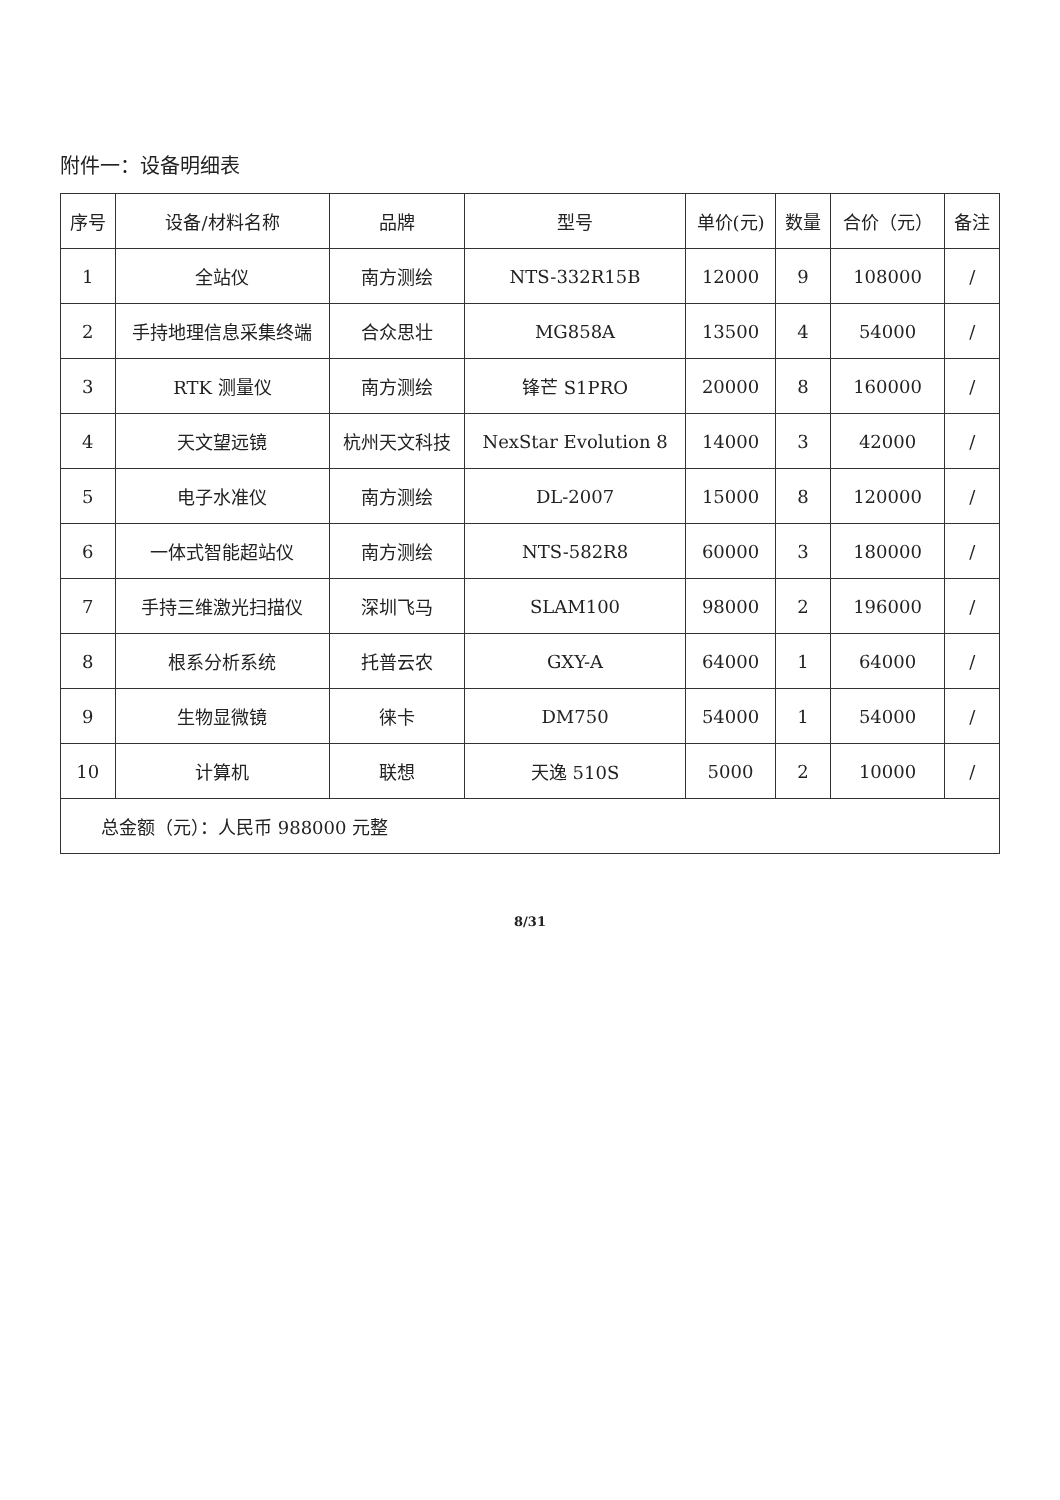附件一：设备明细表
| 序号 | 设备/材料名称 | 品牌 | 型号 | 单价(元) | 数量 | 合价（元） | 备注 |
| --- | --- | --- | --- | --- | --- | --- | --- |
| 1 | 全站仪 | 南方测绘 | NTS-332R15B | 12000 | 9 | 108000 | / |
| 2 | 手持地理信息采集终端 | 合众思壮 | MG858A | 13500 | 4 | 54000 | / |
| 3 | RTK 测量仪 | 南方测绘 | 锋芒 S1PRO | 20000 | 8 | 160000 | / |
| 4 | 天文望远镜 | 杭州天文科技 | NexStar Evolution 8 | 14000 | 3 | 42000 | / |
| 5 | 电子水准仪 | 南方测绘 | DL-2007 | 15000 | 8 | 120000 | / |
| 6 | 一体式智能超站仪 | 南方测绘 | NTS-582R8 | 60000 | 3 | 180000 | / |
| 7 | 手持三维激光扫描仪 | 深圳飞马 | SLAM100 | 98000 | 2 | 196000 | / |
| 8 | 根系分析系统 | 托普云农 | GXY-A | 64000 | 1 | 64000 | / |
| 9 | 生物显微镜 | 徕卡 | DM750 | 54000 | 1 | 54000 | / |
| 10 | 计算机 | 联想 | 天逸 510S | 5000 | 2 | 10000 | / |
| 总金额（元）：人民币 988000 元整 | | | | | | | |
8/31